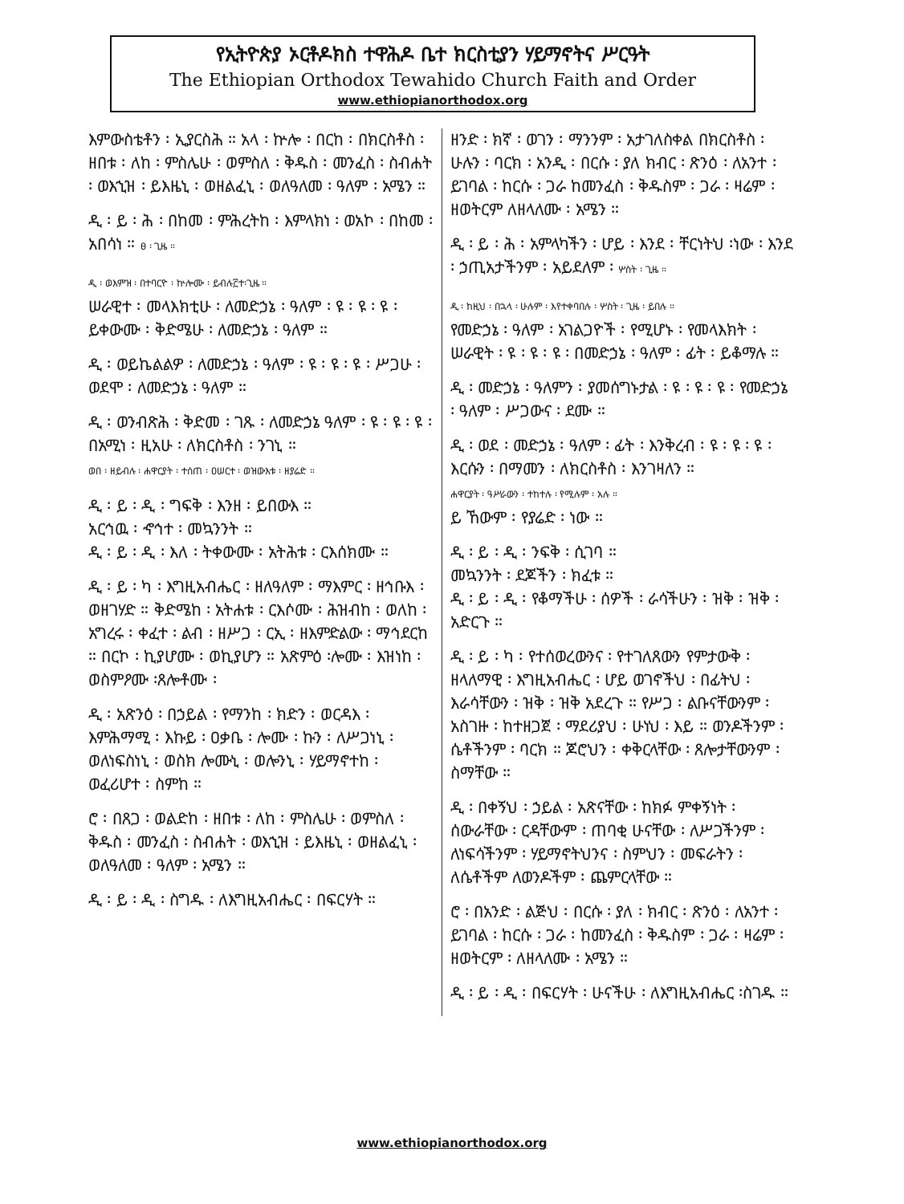የኢትዮጵያ ኦርቶዶክስ ተዋሕዶ ቤተ ክርስቲያን ሃይማኖትና ሥርዓት
The Ethiopian Orthodox Tewahido Church Faith and Order
www.ethiopianorthodox.org
እምውስቴቶን ፡ ኢያርስሕ ። አላ ፡ ኵሎ ፡ በርከ ፡ በክርስቶስ ፡ ዘበቱ ፡ ለከ ፡ ምስሌሁ ፡ ወምስለ ፡ ቅዱስ ፡ መንፈስ ፡ ስብሐት ፡ ወእኂዝ ፡ ይእዜኒ ፡ ወዘልፈኒ ፡ ወለዓለመ ፡ ዓለም ፡ አሜን ።
ዲ ፡ ይ ፡ ሕ ፡ በከመ ፡ ምሕረትከ ፡ እምላክነ ፡ ወአኮ ፡ በከመ ፡ አበሳነ ። ፀ ፡ ጊዜ ።
ዲ ፡ ወእምዝ ፡ በተባርዮ ፡ ኵሎሙ ፡ ይብሉ፫ተ፡ጊዜ ።
ሠራዊተ ፡ መላእክቲሁ ፡ ለመድኃኔ ፡ ዓለም ፡ ዩ ፡ ዩ ፡ ዩ ፡ ይቀውሙ ፡ ቅድሜሁ ፡ ለመድኃኔ ፡ ዓለም ።
ዲ ፡ ወይኬልልዎ ፡ ለመድኃኔ ፡ ዓለም ፡ ዩ ፡ ዩ ፡ ዩ ፡ ሥጋሁ ፡ ወደሞ ፡ ለመድኃኔ ፡ ዓለም ።
ዲ ፡ ወንብጽሕ ፡ ቅድመ ፡ ገጹ ፡ ለመድኃኔ ዓለም ፡ ዩ ፡ ዩ ፡ ዩ ፡ በአሚነ ፡ ዚአሁ ፡ ለክርስቶስ ፡ ንገኒ ።
ወበ ፡ ዘይብሉ ፡ ሐዋርያት ፡ ተሰጠ ፡ ዐሠርተ ፡ ወዝውእቱ ፡ ዘያሬድ ።
ዲ ፡ ይ ፡ ዲ ፡ ግፍቅ ፡ እንዘ ፡ ይበውእ ።
አርኅዉ ፡ ኆኅተ ፡ መኳንንት ።
ዲ ፡ ይ ፡ ዲ ፡ እለ ፡ ትቀውሙ ፡ አትሕቱ ፡ ርእሰክሙ ።
ዲ ፡ ይ ፡ ካ ፡ እግዚአብሔር ፡ ዘለዓለም ፡ ማእምር ፡ ዘኅቡእ ፡ ወዘገሃድ ። ቅድሜከ ፡ አትሐቱ ፡ ርእሶሙ ፡ ሕዝብከ ፡ ወለከ ፡ አግረሩ ፡ ቀፈተ ፡ ልብ ፡ ዘሥጋ ፡ ርኢ ፡ ዘእምድልው ፡ ማኅደርከ ። በርኮ ፡ ኪያሆሙ ፡ ወኪያሆን ። አጽምዕ ፡ሎሙ ፡ እዝነከ ፡ ወስምዖሙ ፡ጸሎቶሙ ፡
ዲ ፡ አጽንዕ ፡ በኃይል ፡ የማንከ ፡ ክድን ፡ ወርዳእ ፡ እምሕማሚ ፡ እኩይ ፡ ዐቃቤ ፡ ሎሙ ፡ ኩን ፡ ለሥጋነኒ ፡ ወለነፍስነኒ ፡ ወስክ ሎሙኒ ፡ ወሎንኒ ፡ ሃይማኖተከ ፡ ወፈሪሆተ ፡ ስምከ ።
ሮ ፡ በጸጋ ፡ ወልድከ ፡ ዘበቱ ፡ ለከ ፡ ምስሌሁ ፡ ወምስለ ፡ ቅዱስ ፡ መንፈስ ፡ ስብሐት ፡ ወእኂዝ ፡ ይእዜኒ ፡ ወዘልፈኒ ፡ ወለዓለመ ፡ ዓለም ፡ አሜን ።
ዲ ፡ ይ ፡ ዲ ፡ ስግዱ ፡ ለእግዚአብሔር ፡ በፍርሃት ።
ዘንድ ፡ ክኛ ፡ ወገን ፡ ማንንም ፡ አታገለስቀል በክርስቶስ ፡ ሁሉን ፡ ባርክ ፡ አንዲ ፡ በርሱ ፡ ያለ ክብር ፡ ጽንዕ ፡ ለአንተ ፡ ይገባል ፡ ከርሱ ፡ ጋራ ከመንፈስ ፡ ቅዱስም ፡ ጋራ ፡ ዛሬም ፡ ዘወትርም ለዘላለሙ ፡ አሜን ።
ዲ ፡ ይ ፡ ሕ ፡ አምላካችን ፡ ሆይ ፡ እንደ ፡ ቸርነትህ ፡ነው ፡ እንደ ፡ ኃጢአታችንም ፡ አይደለም ፡ ሦስት ፡ ጊዜ ።
ዲ ፡ ከዚህ ፡ በኋላ ፡ ሁሉም ፡ እየተቀባበሉ ፡ ሦስት ፡ ጊዜ ፡ ይበሉ ።
የመድኃኔ ፡ ዓለም ፡ አገልጋዮች ፡ የሚሆኑ ፡ የመላእክት ፡ ሠራዊት ፡ ዩ ፡ ዩ ፡ ዩ ፡ በመድኃኔ ፡ ዓለም ፡ ፊት ፡ ይቆማሉ ።
ዲ ፡ መድኃኔ ፡ ዓለምን ፡ ያመሰግኑታል ፡ ዩ ፡ ዩ ፡ ዩ ፡ የመድኃኔ ፡ ዓለም ፡ ሥጋውና ፡ ደሙ ።
ዲ ፡ ወደ ፡ መድኃኔ ፡ ዓለም ፡ ፊት ፡ እንቅረብ ፡ ዩ ፡ ዩ ፡ ዩ ፡ እርሱን ፡ በማመን ፡ ለክርስቶስ ፡ እንገዛለን ።
ሐዋርያት ፡ ዓሥራውን ፡ ተከተሉ ፡ የሚሉም ፡ አሉ ።
ይ ኸውም ፡ የያሬድ ፡ ነው ።
ዲ ፡ ይ ፡ ዲ ፡ ንፍቅ ፡ ሲገባ ።
መኳንንት ፡ ደጆችን ፡ ክፈቱ ።
ዲ ፡ ይ ፡ ዲ ፡ የቆማችሁ ፡ ሰዎች ፡ ራሳችሁን ፡ ዝቅ ፡ ዝቅ ፡ አድርጉ ።
ዲ ፡ ይ ፡ ካ ፡ የተሰወረውንና ፡ የተገለጸውን የምታውቅ ፡ ዘላለማዊ ፡ እግዚአብሔር ፡ ሆይ ወገኖችህ ፡ በፊትህ ፡ እራሳቸውን ፡ ዝቅ ፡ ዝቅ አደረጉ ። የሥጋ ፡ ልቡናቸውንም ፡ አስገዙ ፡ ከተዘጋጀ ፡ ማደሪያህ ፡ ሁነህ ፡ እይ ። ወንዶችንም ፡ ሴቶችንም ፡ ባርክ ። ጆሮህን ፡ ቀቅርላቸው ፡ ጸሎታቸውንም ፡ ስማቸው ።
ዲ ፡ በቀኝህ ፡ ኃይል ፡ አጽናቸው ፡ ከክፉ ምቀኝነት ፡ ሰውራቸው ፡ ርዳቸውም ፡ ጠባቂ ሁናቸው ፡ ለሥጋችንም ፡ ለነፍሳችንም ፡ ሃይማኖትህንና ፡ ስምህን ፡ መፍራትን ፡ ለሴቶችም ለወንዶችም ፡ ጨምርላቸው ።
ሮ ፡ በአንድ ፡ ልጅህ ፡ በርሱ ፡ ያለ ፡ ክብር ፡ ጽንዕ ፡ ለአንተ ፡ ይገባል ፡ ከርሱ ፡ ጋራ ፡ ከመንፈስ ፡ ቅዱስም ፡ ጋራ ፡ ዛሬም ፡ ዘወትርም ፡ ለዘላለሙ ፡ አሜን ።
ዲ ፡ ይ ፡ ዲ ፡ በፍርሃት ፡ ሁናችሁ ፡ ለእግዚአብሔር ፡ስገዱ ።
www.ethiopianorthodox.org